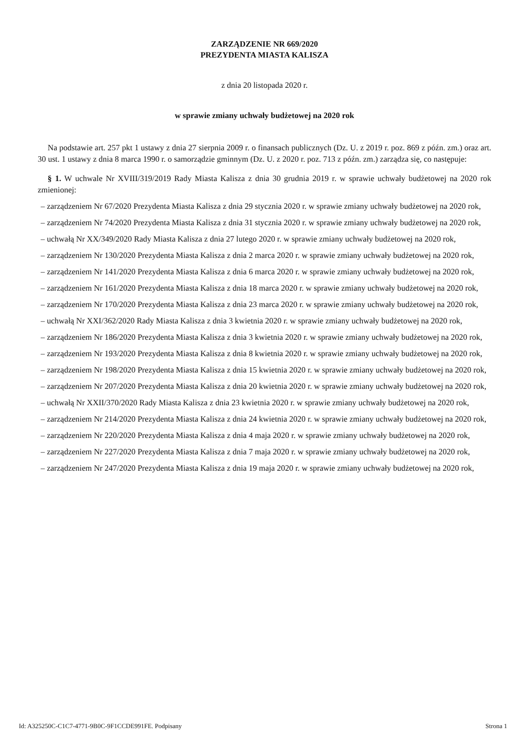ZARZĄDZENIE NR 669/2020
PREZYDENTA MIASTA KALISZA
z dnia 20 listopada 2020 r.
w sprawie zmiany uchwały budżetowej na 2020 rok
Na podstawie art. 257 pkt 1 ustawy z dnia 27 sierpnia 2009 r. o finansach publicznych (Dz. U. z 2019 r. poz. 869 z późn. zm.) oraz art. 30 ust. 1 ustawy z dnia 8 marca 1990 r. o samorządzie gminnym (Dz. U. z 2020 r. poz. 713 z późn. zm.) zarządza się, co następuje:
§ 1. W uchwale Nr XVIII/319/2019 Rady Miasta Kalisza z dnia 30 grudnia 2019 r. w sprawie uchwały budżetowej na 2020 rok zmienionej:
– zarządzeniem Nr 67/2020 Prezydenta Miasta Kalisza z dnia 29 stycznia 2020 r. w sprawie zmiany uchwały budżetowej na 2020 rok,
– zarządzeniem Nr 74/2020 Prezydenta Miasta Kalisza z dnia 31 stycznia 2020 r. w sprawie zmiany uchwały budżetowej na 2020 rok,
– uchwałą Nr XX/349/2020 Rady Miasta Kalisza z dnia 27 lutego 2020 r. w sprawie zmiany uchwały budżetowej na 2020 rok,
– zarządzeniem Nr 130/2020 Prezydenta Miasta Kalisza z dnia 2 marca 2020 r. w sprawie zmiany uchwały budżetowej na 2020 rok,
– zarządzeniem Nr 141/2020 Prezydenta Miasta Kalisza z dnia 6 marca 2020 r. w sprawie zmiany uchwały budżetowej na 2020 rok,
– zarządzeniem Nr 161/2020 Prezydenta Miasta Kalisza z dnia 18 marca 2020 r. w sprawie zmiany uchwały budżetowej na 2020 rok,
– zarządzeniem Nr 170/2020 Prezydenta Miasta Kalisza z dnia 23 marca 2020 r. w sprawie zmiany uchwały budżetowej na 2020 rok,
– uchwałą Nr XXI/362/2020 Rady Miasta Kalisza z dnia 3 kwietnia 2020 r. w sprawie zmiany uchwały budżetowej na 2020 rok,
– zarządzeniem Nr 186/2020 Prezydenta Miasta Kalisza z dnia 3 kwietnia 2020 r. w sprawie zmiany uchwały budżetowej na 2020 rok,
– zarządzeniem Nr 193/2020 Prezydenta Miasta Kalisza z dnia 8 kwietnia 2020 r. w sprawie zmiany uchwały budżetowej na 2020 rok,
– zarządzeniem Nr 198/2020 Prezydenta Miasta Kalisza z dnia 15 kwietnia 2020 r. w sprawie zmiany uchwały budżetowej na 2020 rok,
– zarządzeniem Nr 207/2020 Prezydenta Miasta Kalisza z dnia 20 kwietnia 2020 r. w sprawie zmiany uchwały budżetowej na 2020 rok,
– uchwałą Nr XXII/370/2020 Rady Miasta Kalisza z dnia 23 kwietnia 2020 r. w sprawie zmiany uchwały budżetowej na 2020 rok,
– zarządzeniem Nr 214/2020 Prezydenta Miasta Kalisza z dnia 24 kwietnia 2020 r. w sprawie zmiany uchwały budżetowej na 2020 rok,
– zarządzeniem Nr 220/2020 Prezydenta Miasta Kalisza z dnia 4 maja 2020 r. w sprawie zmiany uchwały budżetowej na 2020 rok,
– zarządzeniem Nr 227/2020 Prezydenta Miasta Kalisza z dnia 7 maja 2020 r. w sprawie zmiany uchwały budżetowej na 2020 rok,
– zarządzeniem Nr 247/2020 Prezydenta Miasta Kalisza z dnia 19 maja 2020 r. w sprawie zmiany uchwały budżetowej na 2020 rok,
Id: A325250C-C1C7-4771-9B0C-9F1CCDE991FE. Podpisany Strona 1